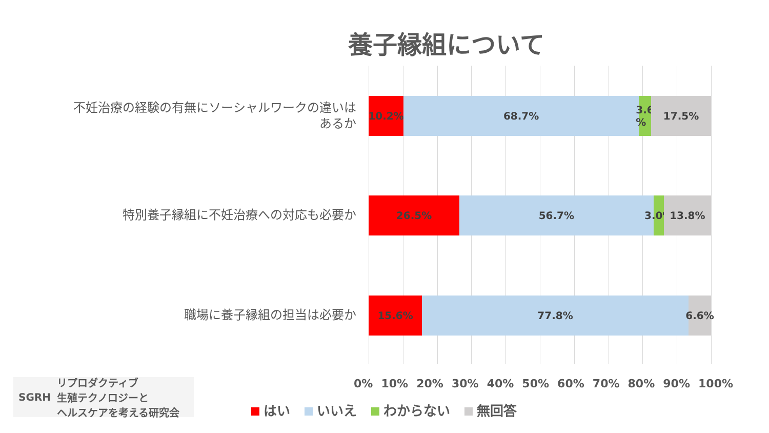養子縁組について
不妊治療の経験の有無にソーシャルワークの違いは
あるか
10.2% 68.7% 3.6 % 17.5%
特別養子縁組に不妊治療への対応も必要か
26.5% 56.7% 3.0% 13.8%
職場に養子縁組の担当は必要か
15.6% 77.8% 6.6%
0% 10% 20% 30% 40% 50% 60% 70% 80% 90% 100%
はい いいえ わからない 無回答
SGRH リプロダクティブ
生殖テクノロジーと
ヘルスケアを考える研究会